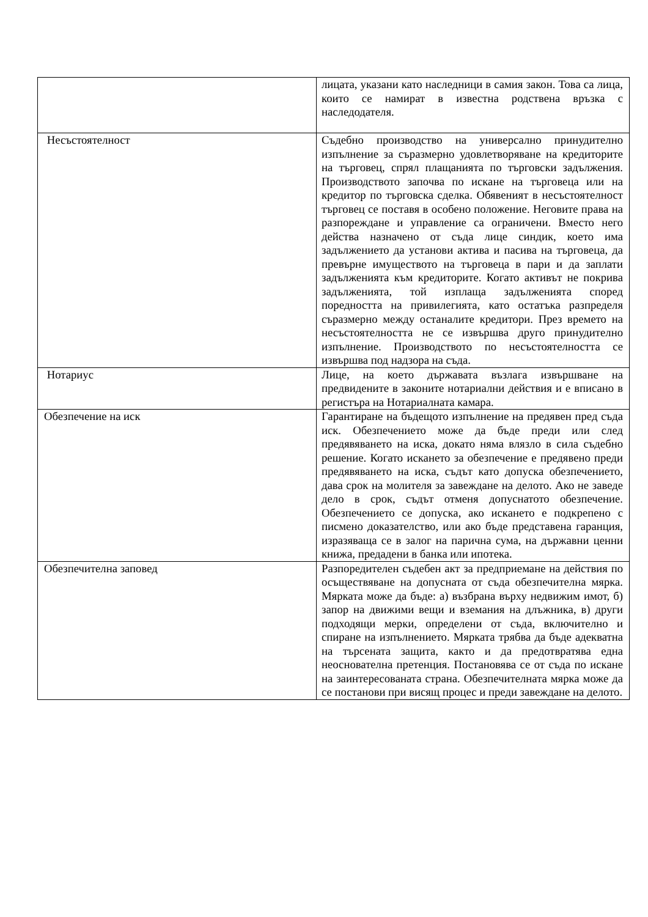| | лицата, указани като наследници в самия закон. Това са лица, които се намират в известна родствена връзка с наследодателя. |
| Несъстоятелност | Съдебно производство на универсално принудително изпълнение за съразмерно удовлетворяване на кредиторите на търговец, спрял плащанията по търговски задължения. Производството започва по искане на търговеца или на кредитор по търговска сделка. Обявеният в несъстоятелност търговец се поставя в особено положение. Неговите права на разпореждане и управление са ограничени. Вместо него действа назначено от съда лице синдик, което има задължението да установи актива и пасива на търговеца, да превърне имуществото на търговеца в пари и да заплати задълженията към кредиторите. Когато активът не покрива задълженията, той изплаща задълженията според поредността на привилегията, като остатъка разпределя съразмерно между останалите кредитори. През времето на несъстоятелността не се извършва друго принудително изпълнение. Производството по несъстоятелността се извършва под надзора на съда. |
| Нотариус | Лице, на което държавата възлага извършване на предвидените в законите нотариални действия и е вписано в регистъра на Нотариалната камара. |
| Обезпечение на иск | Гарантиране на бъдещото изпълнение на предявен пред съда иск. Обезпечението може да бъде преди или след предявяването на иска, докато няма влязло в сила съдебно решение. Когато искането за обезпечение е предявено преди предявяването на иска, съдът като допуска обезпечението, дава срок на молителя за завеждане на делото. Ако не заведе дело в срок, съдът отменя допуснатото обезпечение. Обезпечението се допуска, ако искането е подкрепено с писмено доказателство, или ако бъде представена гаранция, изразяваща се в залог на парична сума, на държавни ценни книжа, предадени в банка или ипотека. |
| Обезпечителна заповед | Разпоредителен съдебен акт за предприемане на действия по осъществяване на допусната от съда обезпечителна мярка. Мярката може да бъде: а) възбрана върху недвижим имот, б) запор на движими вещи и вземания на длъжника, в) други подходящи мерки, определени от съда, включително и спиране на изпълнението. Мярката трябва да бъде адекватна на търсената защита, както и да предотвратява една неоснователна претенция. Постановява се от съда по искане на заинтересованата страна. Обезпечителната мярка може да се постанови при висящ процес и преди завеждане на делото. |